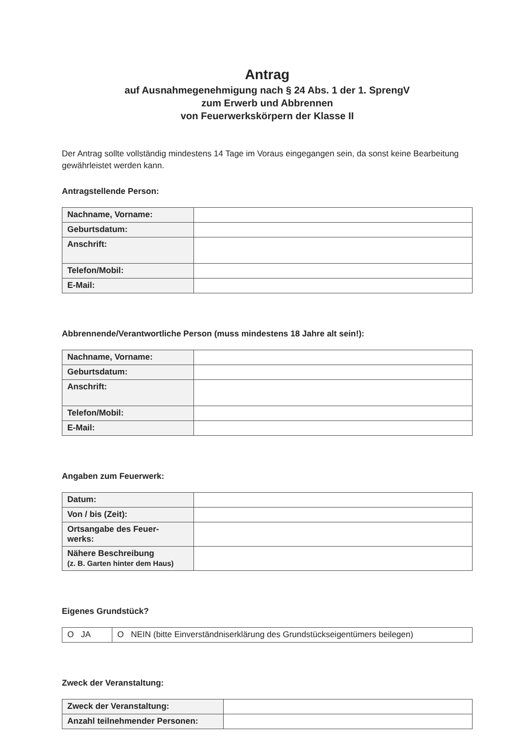Antrag
auf Ausnahmegenehmigung nach § 24 Abs. 1 der 1. SprengV
zum Erwerb und Abbrennen
von Feuerwerkskörpern der Klasse II
Der Antrag sollte vollständig mindestens 14 Tage im Voraus eingegangen sein, da sonst keine Bearbeitung gewährleistet werden kann.
Antragstellende Person:
| Nachname, Vorname: | |
| Geburtsdatum: | |
| Anschrift: | |
| Telefon/Mobil: | |
| E-Mail: | |
Abbrennende/Verantwortliche Person (muss mindestens 18 Jahre alt sein!):
| Nachname, Vorname: | |
| Geburtsdatum: | |
| Anschrift: | |
| Telefon/Mobil: | |
| E-Mail: | |
Angaben zum Feuerwerk:
| Datum: | |
| Von / bis (Zeit): | |
| Ortsangabe des Feuer- werks: | |
| Nähere Beschreibung (z. B. Garten hinter dem Haus) | |
Eigenes Grundstück?
| O JA | O NEIN (bitte Einverständniserklärung des Grundstückseigentümers beilegen) |
Zweck der Veranstaltung:
| Zweck der Veranstaltung: | |
| Anzahl teilnehmender Personen: | |